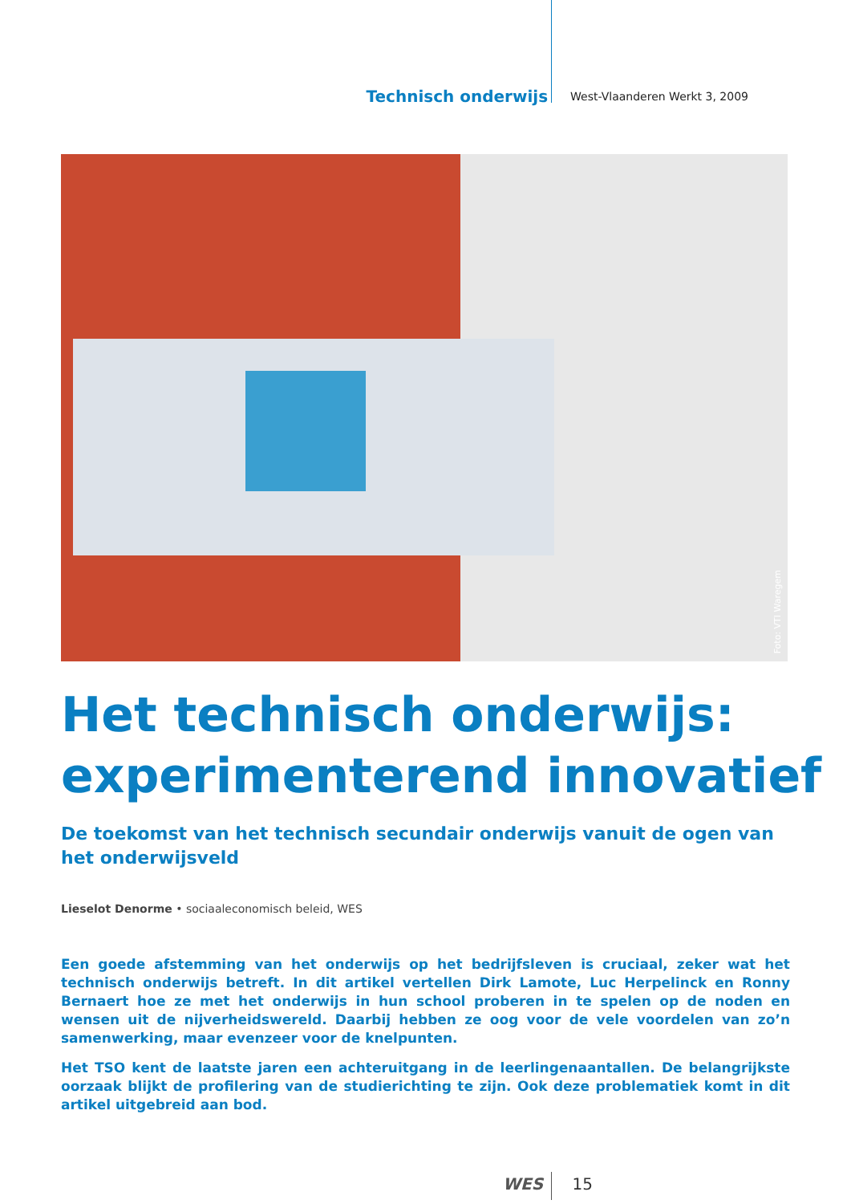Technisch onderwijs West-Vlaanderen Werkt 3, 2009
Foto: VTI Waregem
Het technisch onderwijs: experimenterend innovatief
De toekomst van het technisch secundair onderwijs vanuit de ogen van het onderwijsveld
Lieselot Denorme • sociaaleconomisch beleid, WES
Een goede afstemming van het onderwijs op het bedrijfsleven is cruciaal, zeker wat het technisch onderwijs betreft. In dit artikel vertellen Dirk Lamote, Luc Herpelinck en Ronny Bernaert hoe ze met het onderwijs in hun school proberen in te spelen op de noden en wensen uit de nijverheidswereld. Daarbij hebben ze oog voor de vele voordelen van zo’n samenwerking, maar evenzeer voor de knelpunten.
Het TSO kent de laatste jaren een achteruitgang in de leerlingenaantallen. De belangrijkste oorzaak blijkt de profilering van de studierichting te zijn. Ook deze problematiek komt in dit artikel uitgebreid aan bod.
WES 15